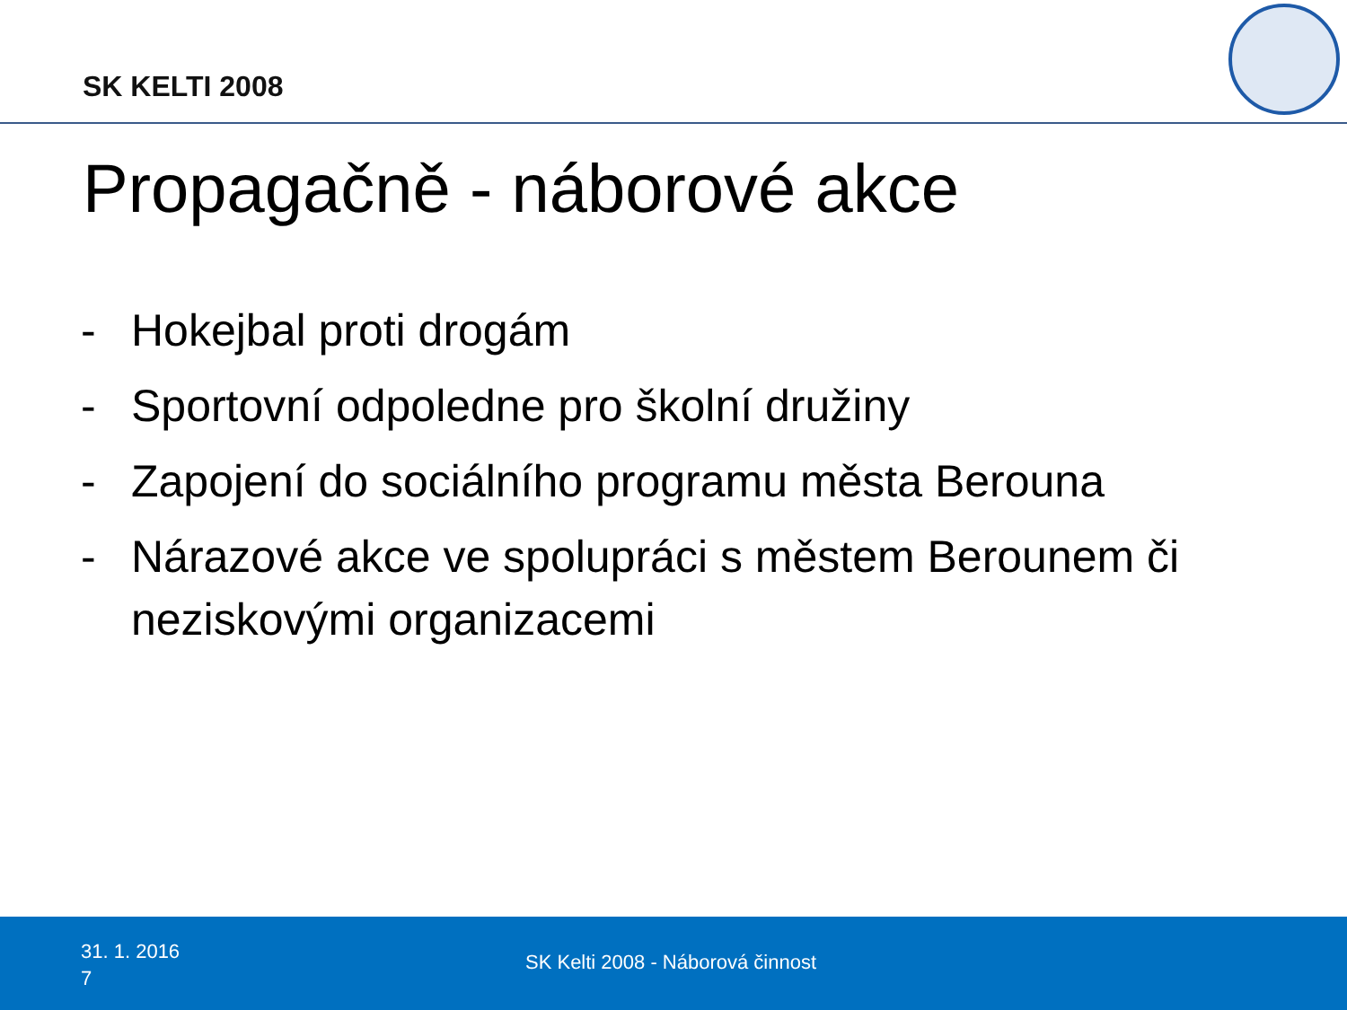SK KELTI 2008
Propagačně - náborové akce
- Hokejbal proti drogám
- Sportovní odpoledne pro školní družiny
- Zapojení do sociálního programu města Berouna
- Nárazové akce ve spolupráci s městem Berounem či neziskovými organizacemi
31. 1. 2016
7
SK Kelti 2008 - Náborová činnost